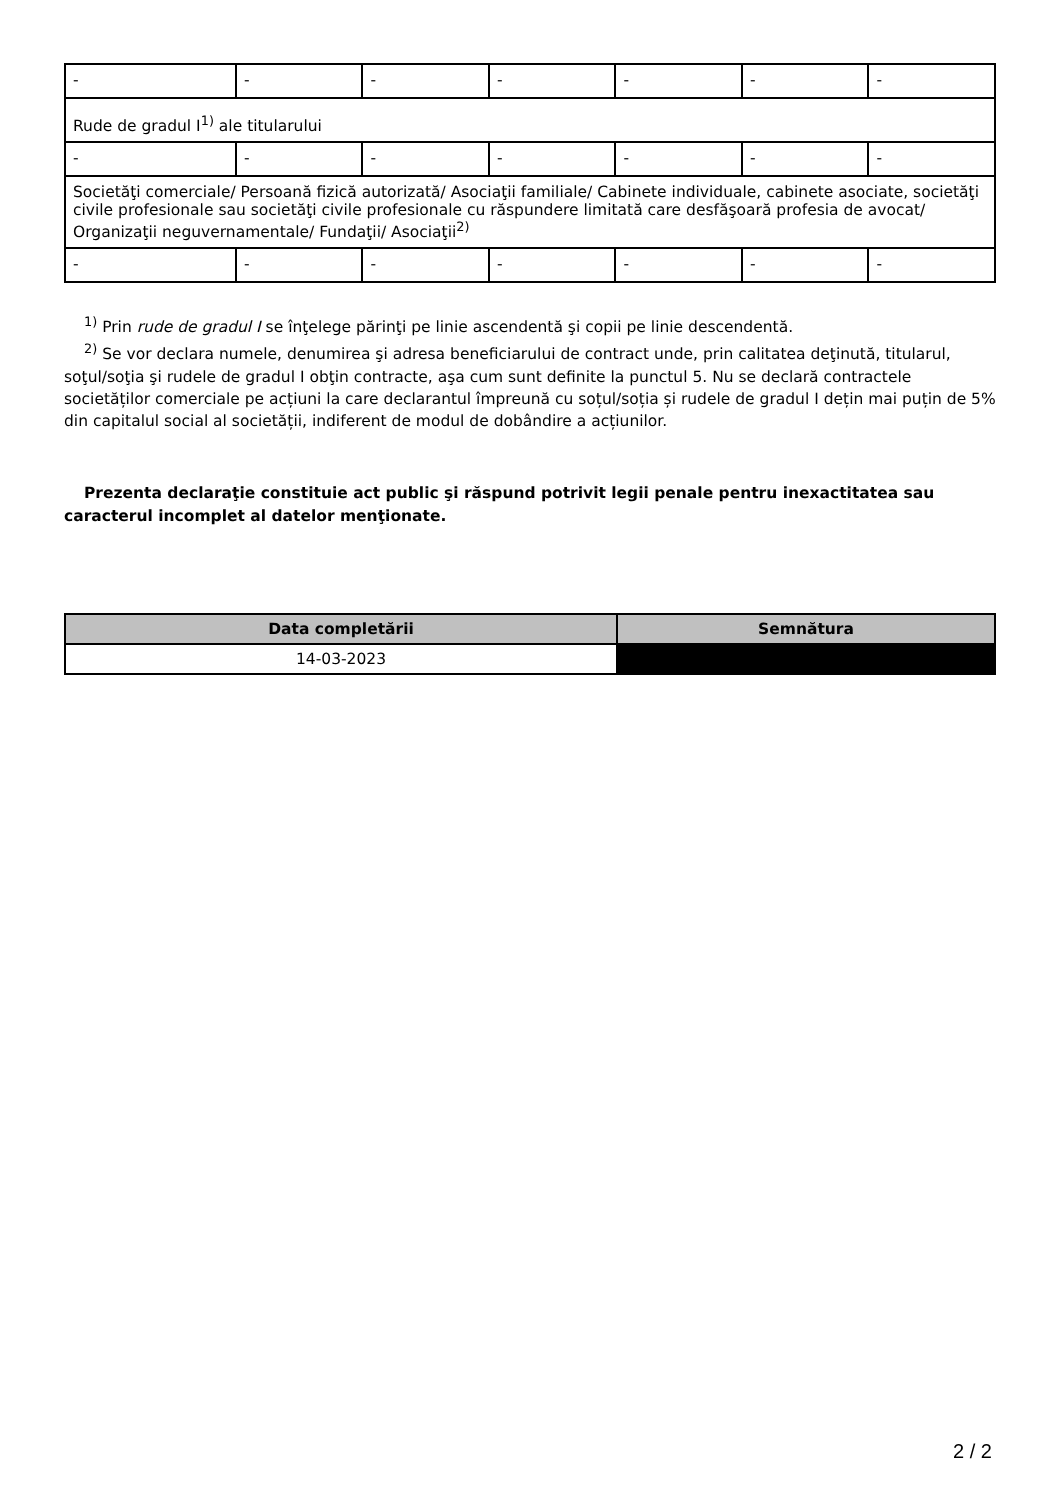| - | - | - | - | - | - | - |
| Rude de gradul I<sup>1)</sup> ale titularului | | | | | | |
| - | - | - | - | - | - | - |
| Societăţi comerciale/ Persoană fizică autorizată/ Asociaţii familiale/ Cabinete individuale, cabinete asociate, societăţi civile profesionale sau societăţi civile profesionale cu răspundere limitată care desfăşoară profesia de avocat/ Organizaţii neguvernamentale/ Fundaţii/ Asociaţii<sup>2)</sup> | | | | | | |
| - | - | - | - | - | - | - |
<sup>1)</sup> Prin rude de gradul I se înţelege părinţi pe linie ascendentă şi copii pe linie descendentă.
<sup>2)</sup> Se vor declara numele, denumirea şi adresa beneficiarului de contract unde, prin calitatea deţinută, titularul, soţul/soţia şi rudele de gradul I obţin contracte, aşa cum sunt definite la punctul 5. Nu se declară contractele societăților comerciale pe acțiuni la care declarantul împreună cu soțul/soția și rudele de gradul I dețin mai puțin de 5% din capitalul social al societății, indiferent de modul de dobândire a acțiunilor.
Prezenta declaraţie constituie act public şi răspund potrivit legii penale pentru inexactitatea sau caracterul incomplet al datelor menţionate.
| Data completării | Semnătura |
| --- | --- |
| 14-03-2023 | |
2 / 2